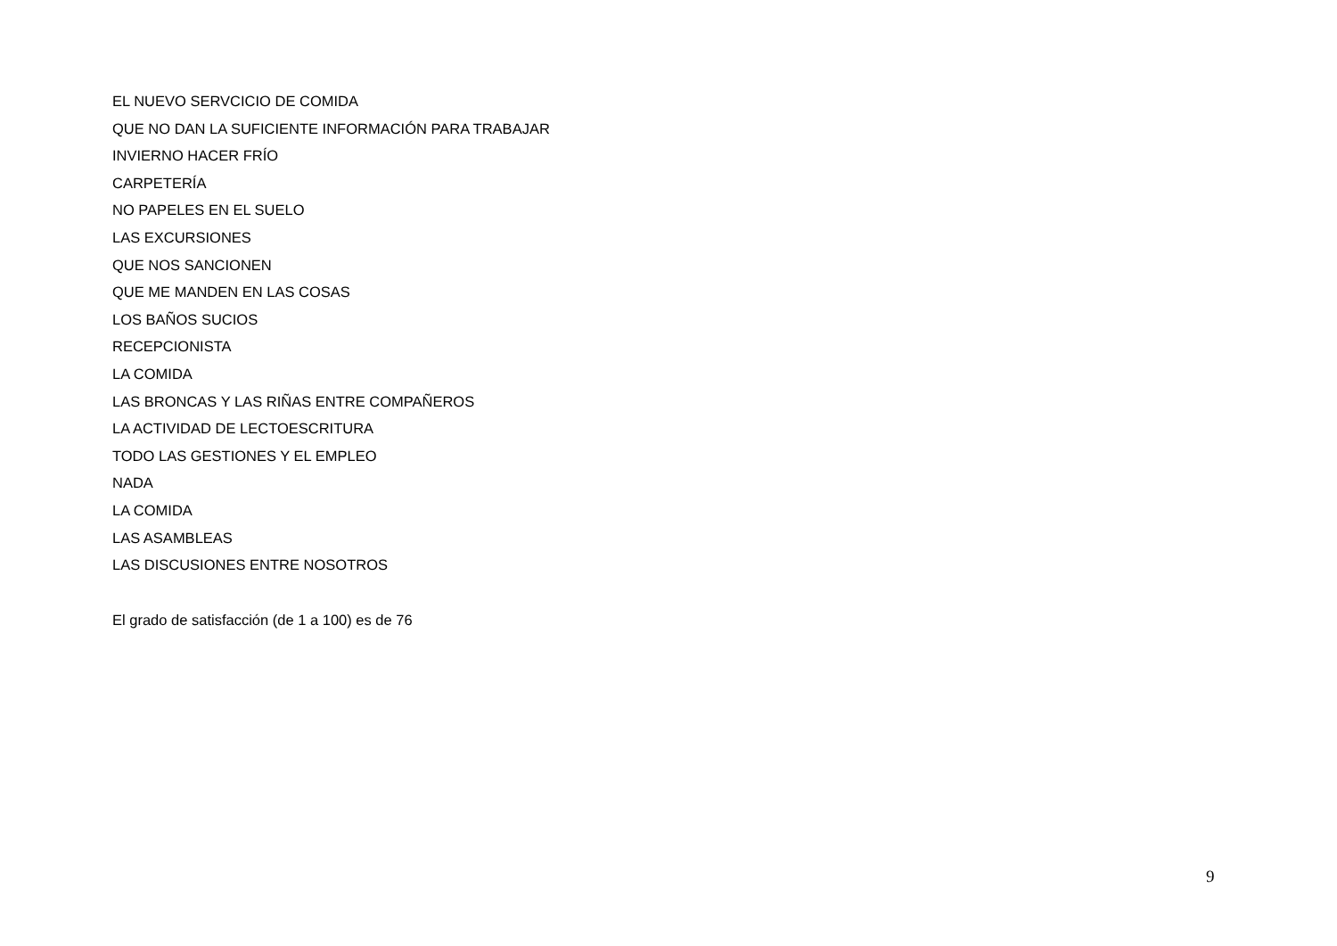EL NUEVO SERVCICIO DE COMIDA
QUE NO DAN LA SUFICIENTE INFORMACIÓN PARA TRABAJAR
INVIERNO HACER FRÍO
CARPETERÍA
NO PAPELES EN EL SUELO
LAS EXCURSIONES
QUE NOS SANCIONEN
QUE ME MANDEN EN LAS COSAS
LOS BAÑOS SUCIOS
RECEPCIONISTA
LA COMIDA
LAS BRONCAS Y LAS RIÑAS ENTRE COMPAÑEROS
LA ACTIVIDAD DE LECTOESCRITURA
TODO LAS GESTIONES Y EL EMPLEO
NADA
LA COMIDA
LAS ASAMBLEAS
LAS DISCUSIONES ENTRE NOSOTROS
El grado de satisfacción (de 1 a 100) es de 76
9